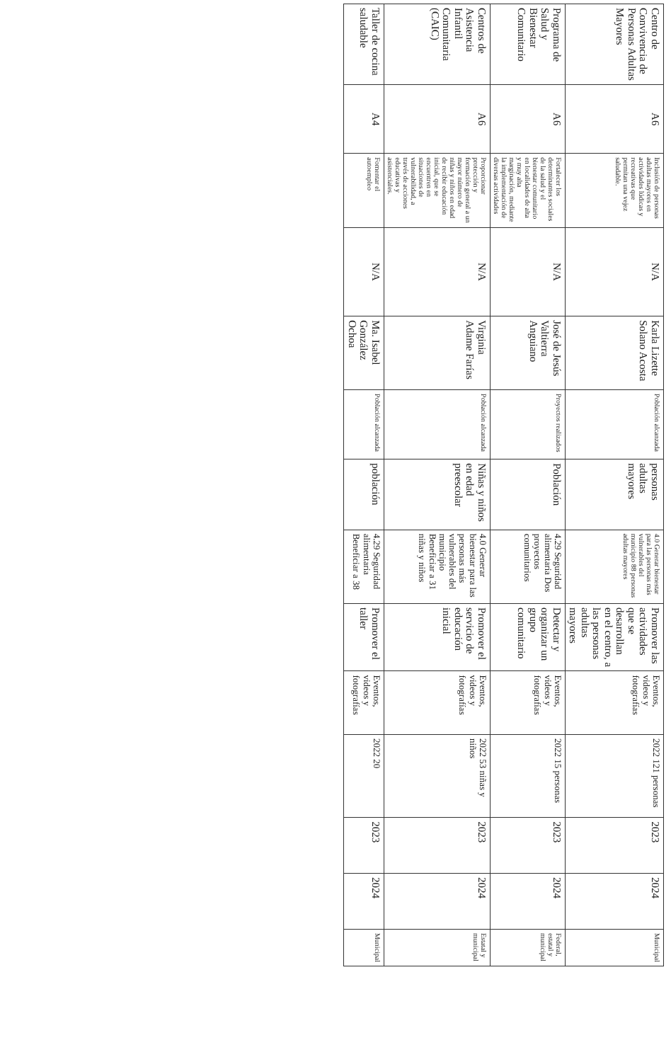| Centro de Convivencia de Personas Adultas Mayores | A6 | Inclusión de personas adultas mayores en actividades lúdicas y recreativas que permitan una vejez saludable. | N/A | Karla Lizette Solano Acosta | Población alcanzada | personas adultas mayores | 4.0 Generar bienestar para las personas más vulnerables del municipio 88 personas adultas mayores | Promover las actividades que se desarrollan en el centro, a las personas adultas mayores | Eventos, videos y fotografías | 2022 121 personas | 2023 | 2024 | Municipal |
| Programa de Salud y Bienestar Comunitario | A6 | Fortalecer los determinantes sociales de la salud y el bienestar comunitario en localidades de alta y muy alta marginación, mediante la implementación de diversas actividades | N/A | José de Jesús Valtierra Anguiano | Proyectos realizados | Población | 4.29 Seguridad alimentaria Dos proyectos comunitarios | Detectar y organizar un grupo comunitario | Eventos, videos y fotografías | 2022 15 personas | 2023 | 2024 | Federal, estatal y municipal |
| Centros de Asistencia Infantil Comunitaria (CAIC) | A6 | Proporcionar protección y formación general a un mayor número de niñas y niños en edad de recibir educación inicial, que se encuentren en situaciones de vulnerabilidad, a través de acciones educativas y asistenciales. | N/A | Virginia Adame Farías | Población alcanzada | Niñas y niños en edad preescolar | 4.0 Generar bienestar para las personas más vulnerables del municipio Beneficiar a 31 niñas y niños | Promover el servicio de educación inicial | Eventos, videos y fotografías | 2022 53 niñas y niños | 2023 | 2024 | Estatal y municipal |
| Taller de cocina saludable | A4 | Fomentar el autoempleo | N/A | Ma. Isabel González Ochoa | Población alcanzada | población | 4.29 Seguridad alimentaria Beneficiar a 38 | Promover el taller | Eventos, videos y fotografías | 2022 20 | 2023 | 2024 | Municipal |